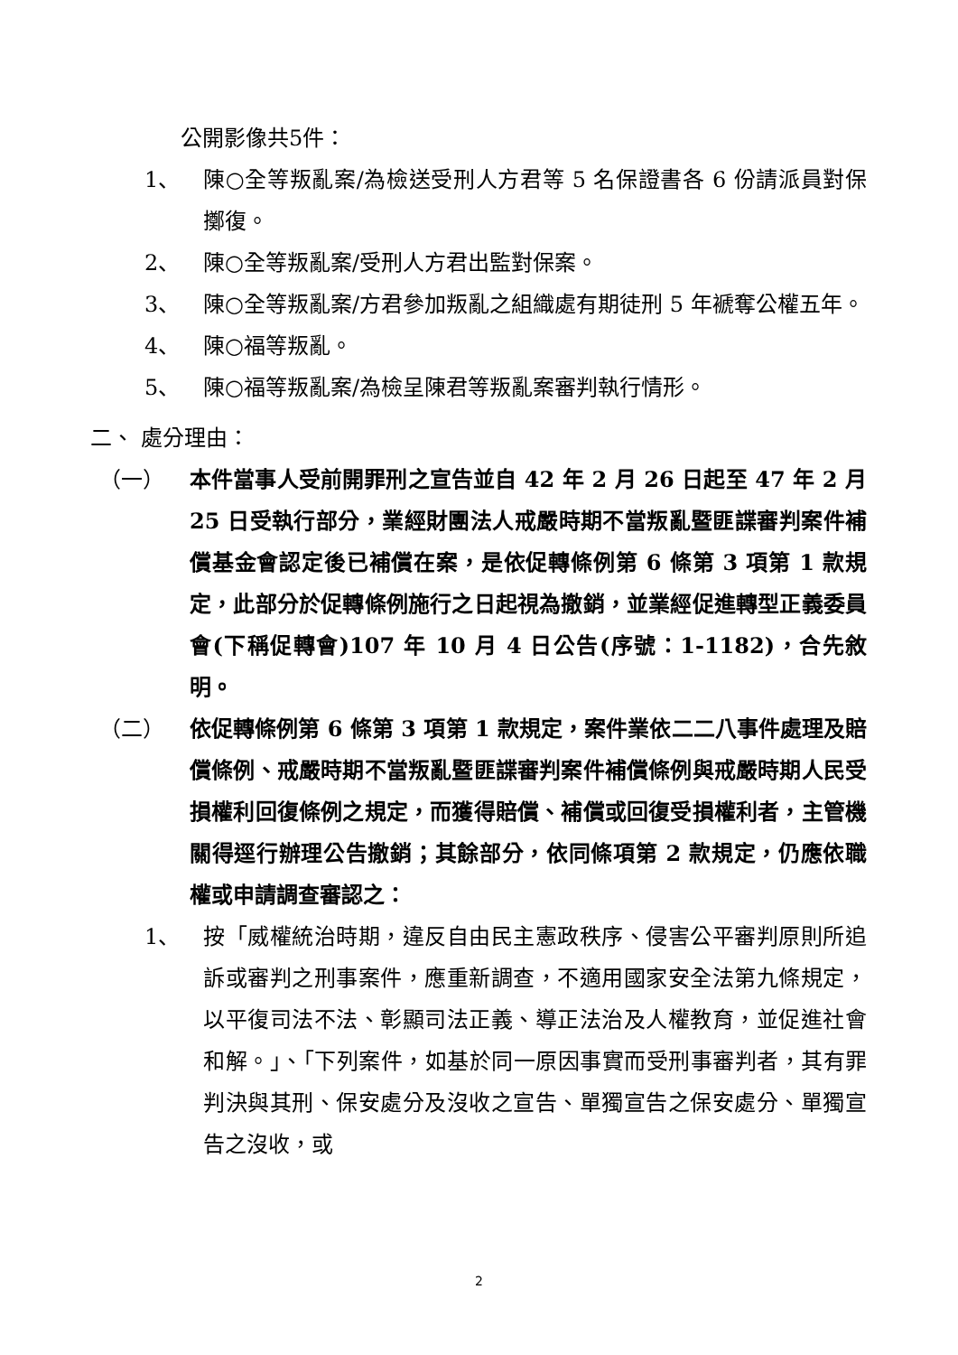公開影像共5件：
1、 陳○全等叛亂案/為檢送受刑人方君等 5 名保證書各 6 份請派員對保擲復。
2、 陳○全等叛亂案/受刑人方君出監對保案。
3、 陳○全等叛亂案/方君參加叛亂之組織處有期徒刑 5 年褫奪公權五年。
4、 陳○福等叛亂。
5、 陳○福等叛亂案/為檢呈陳君等叛亂案審判執行情形。
二、 處分理由：
（一） 本件當事人受前開罪刑之宣告並自 42 年 2 月 26 日起至 47 年 2 月 25 日受執行部分，業經財團法人戒嚴時期不當叛亂暨匪諜審判案件補償基金會認定後已補償在案，是依促轉條例第 6 條第 3 項第 1 款規定，此部分於促轉條例施行之日起視為撤銷，並業經促進轉型正義委員會(下稱促轉會)107 年 10 月 4 日公告(序號：1-1182)，合先敘明。
（二） 依促轉條例第 6 條第 3 項第 1 款規定，案件業依二二八事件處理及賠償條例、戒嚴時期不當叛亂暨匪諜審判案件補償條例與戒嚴時期人民受損權利回復條例之規定，而獲得賠償、補償或回復受損權利者，主管機關得逕行辦理公告撤銷；其餘部分，依同條項第 2 款規定，仍應依職權或申請調查審認之：
1、 按「威權統治時期，違反自由民主憲政秩序、侵害公平審判原則所追訴或審判之刑事案件，應重新調查，不適用國家安全法第九條規定，以平復司法不法、彰顯司法正義、導正法治及人權教育，並促進社會和解。」、「下列案件，如基於同一原因事實而受刑事審判者，其有罪判決與其刑、保安處分及沒收之宣告、單獨宣告之保安處分、單獨宣告之沒收，或
2